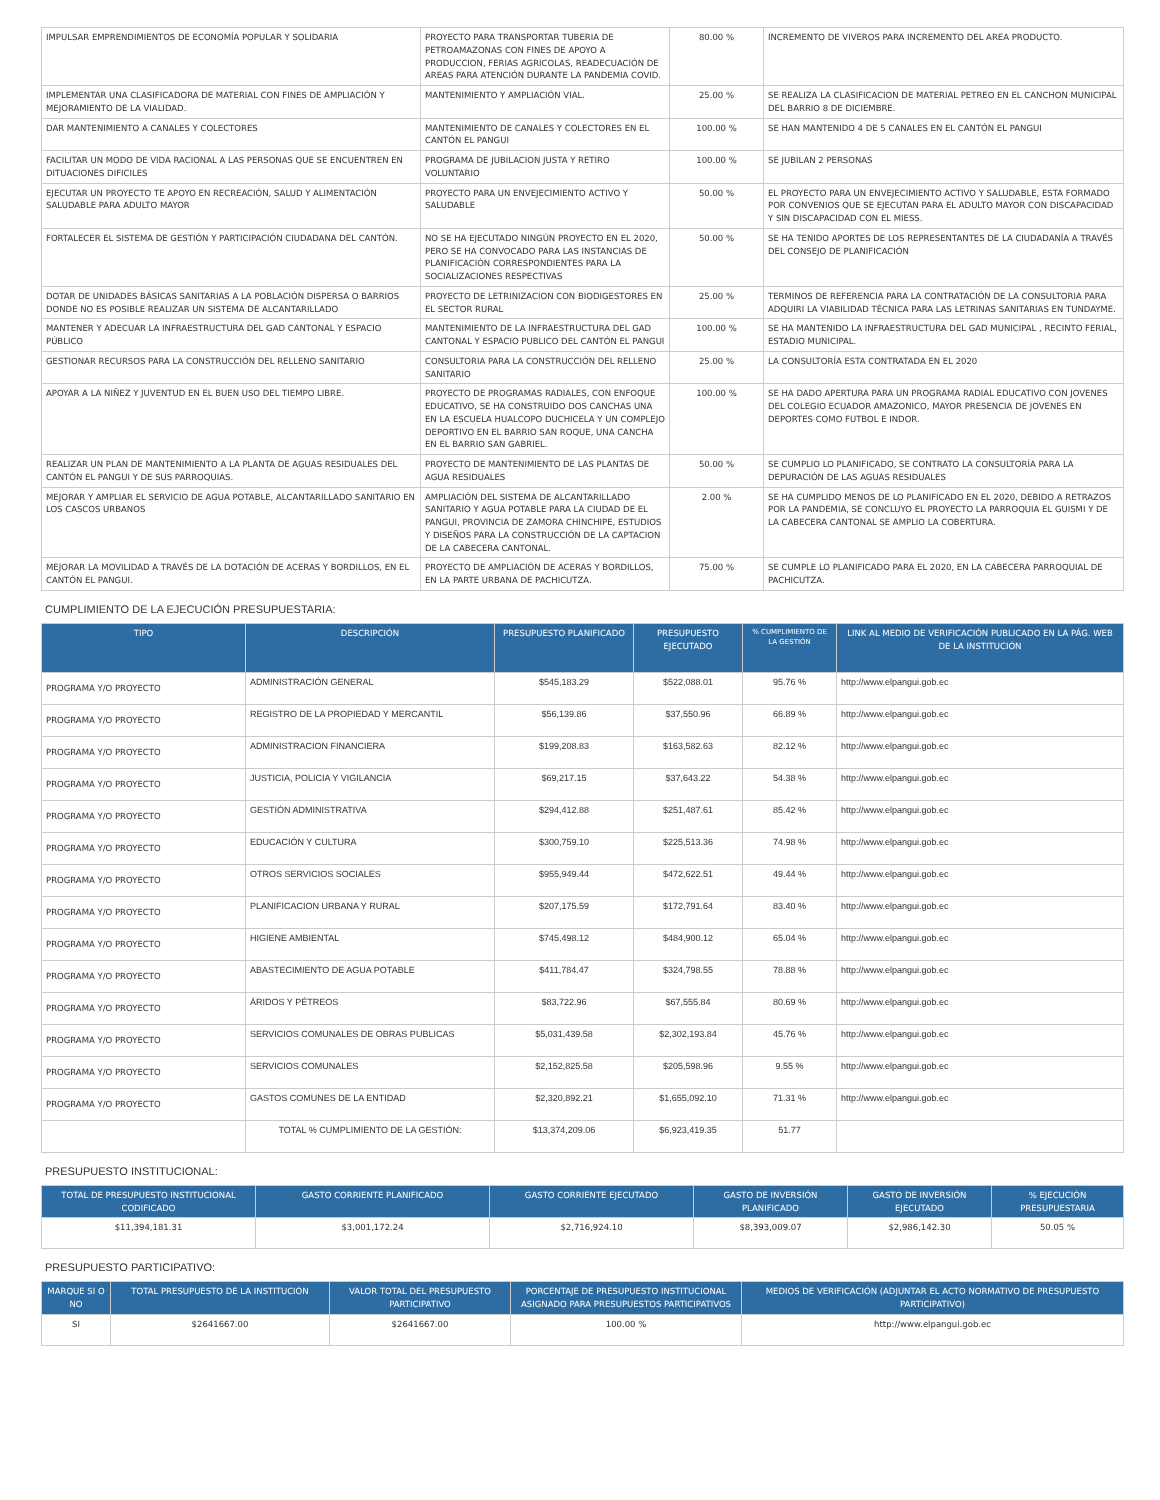| IMPULSAR EMPRENDIMIENTOS DE ECONOMÍA POPULAR Y SOLIDARIA | PROYECTO PARA TRANSPORTAR TUBERIA DE PETROAMAZONAS CON FINES DE APOYO A PRODUCCION, FERIAS AGRICOLAS, READECUACIÓN DE AREAS PARA ATENCIÓN DURANTE LA PANDEMIA COVID. | 80.00 % | INCREMENTO DE VIVEROS PARA INCREMENTO DEL AREA PRODUCTO. |
| IMPLEMENTAR UNA CLASIFICADORA DE MATERIAL CON FINES DE AMPLIACIÓN Y MEJORAMIENTO DE LA VIALIDAD. | MANTENIMIENTO Y AMPLIACIÓN VIAL. | 25.00 % | SE REALIZA LA CLASIFICACION DE MATERIAL PETREO EN EL CANCHON MUNICIPAL DEL BARRIO 8 DE DICIEMBRE. |
| DAR MANTENIMIENTO A CANALES Y COLECTORES | MANTENIMIENTO DE CANALES Y COLECTORES EN EL CANTÓN EL PANGUI | 100.00 % | SE HAN MANTENIDO 4 DE 5 CANALES EN EL CANTÓN EL PANGUI |
| FACILITAR UN MODO DE VIDA RACIONAL A LAS PERSONAS QUE SE ENCUENTREN EN DITUACIONES DIFICILES | PROGRAMA DE JUBILACION JUSTA Y RETIRO VOLUNTARIO | 100.00 % | SE JUBILAN 2 PERSONAS |
| EJECUTAR UN PROYECTO TE APOYO EN RECREACIÓN, SALUD Y ALIMENTACIÓN SALUDABLE PARA ADULTO MAYOR | PROYECTO PARA UN ENVEJECIMIENTO ACTIVO Y SALUDABLE | 50.00 % | EL PROYECTO PARA UN ENVEJECIMIENTO ACTIVO Y SALUDABLE, ESTA FORMADO POR CONVENIOS QUE SE EJECUTAN PARA EL ADULTO MAYOR CON DISCAPACIDAD Y SIN DISCAPACIDAD CON EL MIESS. |
| FORTALECER EL SISTEMA DE GESTIÓN Y PARTICIPACIÓN CIUDADANA DEL CANTÓN. | NO SE HA EJECUTADO NINGÚN PROYECTO EN EL 2020, PERO SE HA CONVOCADO PARA LAS INSTANCIAS DE PLANIFICACIÓN CORRESPONDIENTES PARA LA SOCIALIZACIONES RESPECTIVAS | 50.00 % | SE HA TENIDO APORTES DE LOS REPRESENTANTES DE LA CIUDADANÍA A TRAVÉS DEL CONSEJO DE PLANIFICACIÓN |
| DOTAR DE UNIDADES BÁSICAS SANITARIAS A LA POBLACIÓN DISPERSA O BARRIOS DONDE NO ES POSIBLE REALIZAR UN SISTEMA DE ALCANTARILLADO | PROYECTO DE LETRINIZACION CON BIODIGESTORES EN EL SECTOR RURAL | 25.00 % | TERMINOS DE REFERENCIA PARA LA CONTRATACIÓN DE LA CONSULTORIA PARA ADQUIRI LA VIABILIDAD TÉCNICA PARA LAS LETRINAS SANITARIAS EN TUNDAYME. |
| MANTENER Y ADECUAR LA INFRAESTRUCTURA DEL GAD CANTONAL Y ESPACIO PÚBLICO | MANTENIMIENTO DE LA INFRAESTRUCTURA DEL GAD CANTONAL Y ESPACIO PUBLICO DEL CANTÓN EL PANGUI | 100.00 % | SE HA MANTENIDO LA INFRAESTRUCTURA DEL GAD MUNICIPAL , RECINTO FERIAL, ESTADIO MUNICIPAL. |
| GESTIONAR RECURSOS PARA LA CONSTRUCCIÓN DEL RELLENO SANITARIO | CONSULTORIA PARA LA CONSTRUCCIÓN DEL RELLENO SANITARIO | 25.00 % | LA CONSULTORÍA ESTA CONTRATADA EN EL 2020 |
| APOYAR A LA NIÑEZ Y JUVENTUD EN EL BUEN USO DEL TIEMPO LIBRE. | PROYECTO DE PROGRAMAS RADIALES, CON ENFOQUE EDUCATIVO, SE HA CONSTRUIDO DOS CANCHAS UNA EN LA ESCUELA HUALCOPO DUCHICELA Y UN COMPLEJO DEPORTIVO EN EL BARRIO SAN ROQUE, UNA CANCHA EN EL BARRIO SAN GABRIEL. | 100.00 % | SE HA DADO APERTURA PARA UN PROGRAMA RADIAL EDUCATIVO CON JOVENES DEL COLEGIO ECUADOR AMAZONICO, MAYOR PRESENCIA DE JOVENES EN DEPORTES COMO FUTBOL E INDOR. |
| REALIZAR UN PLAN DE MANTENIMIENTO A LA PLANTA DE AGUAS RESIDUALES DEL CANTÓN EL PANGUI Y DE SUS PARROQUIAS. | PROYECTO DE MANTENIMIENTO DE LAS PLANTAS DE AGUA RESIDUALES | 50.00 % | SE CUMPLIO LO PLANIFICADO, SE CONTRATO LA CONSULTORÍA PARA LA DEPURACIÓN DE LAS AGUAS RESIDUALES |
| MEJORAR Y AMPLIAR EL SERVICIO DE AGUA POTABLE, ALCANTARILLADO SANITARIO EN LOS CASCOS URBANOS | AMPLIACIÓN DEL SISTEMA DE ALCANTARILLADO SANITARIO Y AGUA POTABLE PARA LA CIUDAD DE EL PANGUI, PROVINCIA DE ZAMORA CHINCHIPE, ESTUDIOS Y DISEÑOS PARA LA CONSTRUCCIÓN DE LA CAPTACION DE LA CABECERA CANTONAL. | 2.00 % | SE HA CUMPLIDO MENOS DE LO PLANIFICADO EN EL 2020, DEBIDO A RETRAZOS POR LA PANDEMIA, SE CONCLUYO EL PROYECTO LA PARROQUIA EL GUISMI Y DE LA CABECERA CANTONAL SE AMPLIO LA COBERTURA. |
| MEJORAR LA MOVILIDAD A TRAVÉS DE LA DOTACIÓN DE ACERAS Y BORDILLOS, EN EL CANTÓN EL PANGUI. | PROYECTO DE AMPLIACIÓN DE ACERAS Y BORDILLOS, EN LA PARTE URBANA DE PACHICUTZA. | 75.00 % | SE CUMPLE LO PLANIFICADO PARA EL 2020, EN LA CABECERA PARROQUIAL DE PACHICUTZA. |
CUMPLIMIENTO DE LA EJECUCIÓN PRESUPUESTARIA:
| TIPO | DESCRIPCIÓN | PRESUPUESTO PLANIFICADO | PRESUPUESTO EJECUTADO | % CUMPLIMIENTO DE LA GESTIÓN | LINK AL MEDIO DE VERIFICACIÓN PUBLICADO EN LA PÁG. WEB DE LA INSTITUCIÓN |
| --- | --- | --- | --- | --- | --- |
| PROGRAMA Y/O PROYECTO | ADMINISTRACIÓN GENERAL | $545,183.29 | $522,088.01 | 95.76 % | http://www.elpangui.gob.ec |
| PROGRAMA Y/O PROYECTO | REGISTRO DE LA PROPIEDAD Y MERCANTIL | $56,139.86 | $37,550.96 | 66.89 % | http://www.elpangui.gob.ec |
| PROGRAMA Y/O PROYECTO | ADMINISTRACION FINANCIERA | $199,208.83 | $163,582.63 | 82.12 % | http://www.elpangui.gob.ec |
| PROGRAMA Y/O PROYECTO | JUSTICIA, POLICIA Y VIGILANCIA | $69,217.15 | $37,643.22 | 54.38 % | http://www.elpangui.gob.ec |
| PROGRAMA Y/O PROYECTO | GESTIÓN ADMINISTRATIVA | $294,412.88 | $251,487.61 | 85.42 % | http://www.elpangui.gob.ec |
| PROGRAMA Y/O PROYECTO | EDUCACIÓN Y CULTURA | $300,759.10 | $225,513.36 | 74.98 % | http://www.elpangui.gob.ec |
| PROGRAMA Y/O PROYECTO | OTROS SERVICIOS SOCIALES | $955,949.44 | $472,622.51 | 49.44 % | http://www.elpangui.gob.ec |
| PROGRAMA Y/O PROYECTO | PLANIFICACION URBANA Y RURAL | $207,175.59 | $172,791.64 | 83.40 % | http://www.elpangui.gob.ec |
| PROGRAMA Y/O PROYECTO | HIGIENE AMBIENTAL | $745,498.12 | $484,900.12 | 65.04 % | http://www.elpangui.gob.ec |
| PROGRAMA Y/O PROYECTO | ABASTECIMIENTO DE AGUA POTABLE | $411,784.47 | $324,798.55 | 78.88 % | http://www.elpangui.gob.ec |
| PROGRAMA Y/O PROYECTO | ÁRIDOS Y PÉTREOS | $83,722.96 | $67,555.84 | 80.69 % | http://www.elpangui.gob.ec |
| PROGRAMA Y/O PROYECTO | SERVICIOS COMUNALES DE OBRAS PUBLICAS | $5,031,439.58 | $2,302,193.84 | 45.76 % | http://www.elpangui.gob.ec |
| PROGRAMA Y/O PROYECTO | SERVICIOS COMUNALES | $2,152,825.58 | $205,598.96 | 9.55 % | http://www.elpangui.gob.ec |
| PROGRAMA Y/O PROYECTO | GASTOS COMUNES DE LA ENTIDAD | $2,320,892.21 | $1,655,092.10 | 71.31 % | http://www.elpangui.gob.ec |
| | TOTAL % CUMPLIMIENTO DE LA GESTIÓN: | $13,374,209.06 | $6,923,419.35 | 51.77 | |
PRESUPUESTO INSTITUCIONAL:
| TOTAL DE PRESUPUESTO INSTITUCIONAL CODIFICADO | GASTO CORRIENTE PLANIFICADO | GASTO CORRIENTE EJECUTADO | GASTO DE INVERSIÓN PLANIFICADO | GASTO DE INVERSIÓN EJECUTADO | % EJECUCIÓN PRESUPUESTARIA |
| --- | --- | --- | --- | --- | --- |
| $11,394,181.31 | $3,001,172.24 | $2,716,924.10 | $8,393,009.07 | $2,986,142.30 | 50.05 % |
PRESUPUESTO PARTICIPATIVO:
| MARQUE SI O NO | TOTAL PRESUPUESTO DE LA INSTITUCIÓN | VALOR TOTAL DEL PRESUPUESTO PARTICIPATIVO | PORCENTAJE DE PRESUPUESTO INSTITUCIONAL ASIGNADO PARA PRESUPUESTOS PARTICIPATIVOS | MEDIOS DE VERIFICACIÓN (ADJUNTAR EL ACTO NORMATIVO DE PRESUPUESTO PARTICIPATIVO) |
| --- | --- | --- | --- | --- |
| SI | $2641667.00 | $2641667.00 | 100.00 % | http://www.elpangui.gob.ec |